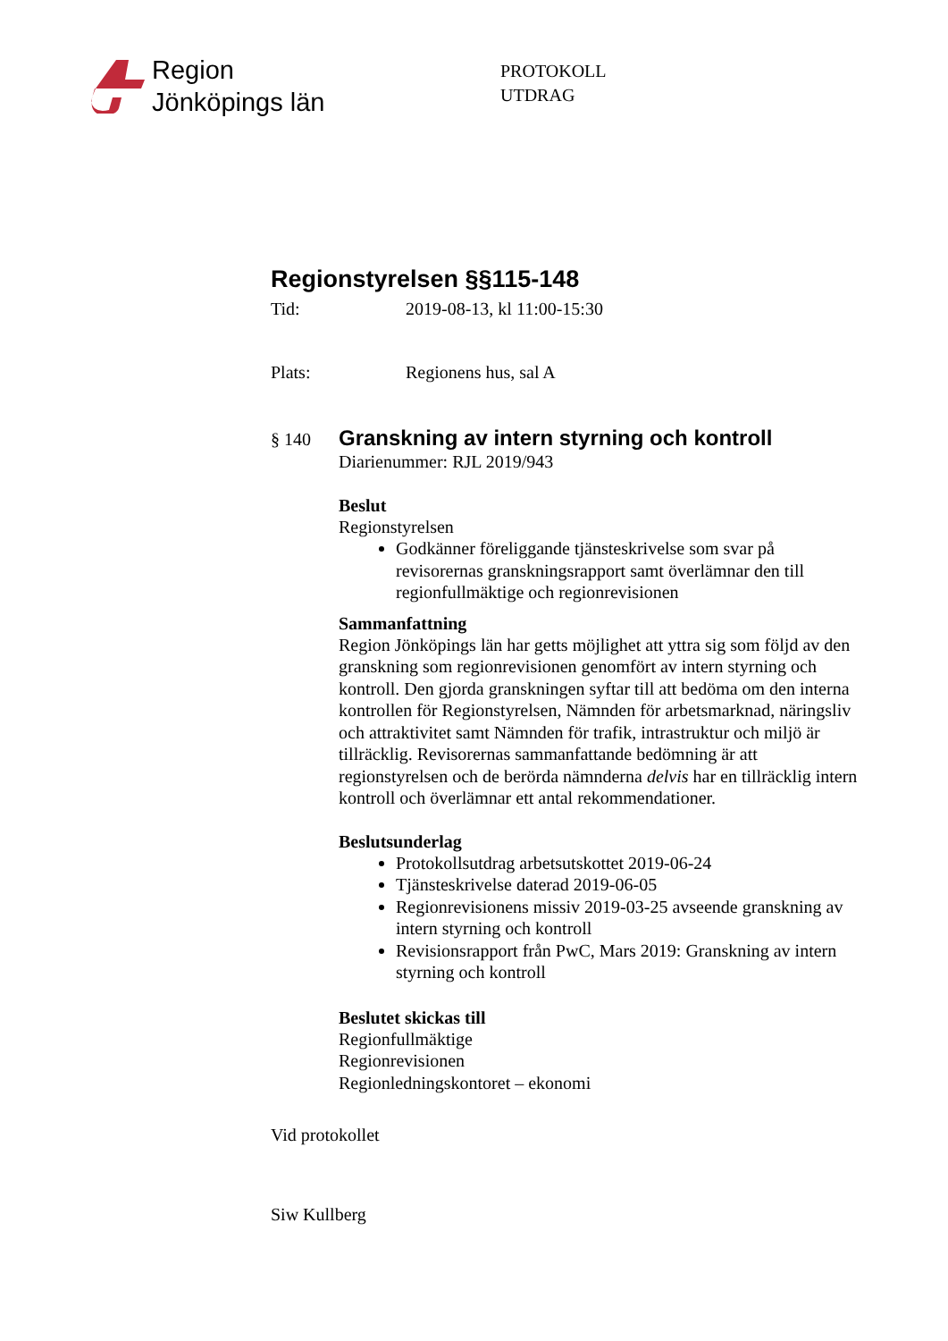Region
Jönköpings län
PROTOKOLL
UTDRAG
Regionstyrelsen §§115-148
Tid: 2019-08-13, kl 11:00-15:30
Plats: Regionens hus, sal A
§ 140
Granskning av intern styrning och kontroll
Diarienummer: RJL 2019/943
Beslut
Regionstyrelsen
Godkänner föreliggande tjänsteskrivelse som svar på revisorernas granskningsrapport samt överlämnar den till regionfullmäktige och regionrevisionen
Sammanfattning
Region Jönköpings län har getts möjlighet att yttra sig som följd av den granskning som regionrevisionen genomfört av intern styrning och kontroll. Den gjorda granskningen syftar till att bedöma om den interna kontrollen för Regionstyrelsen, Nämnden för arbetsmarknad, näringsliv och attraktivitet samt Nämnden för trafik, intrastruktur och miljö är tillräcklig. Revisorernas sammanfattande bedömning är att regionstyrelsen och de berörda nämnderna delvis har en tillräcklig intern kontroll och överlämnar ett antal rekommendationer.
Beslutsunderlag
Protokollsutdrag arbetsutskottet 2019-06-24
Tjänsteskrivelse daterad 2019-06-05
Regionrevisionens missiv 2019-03-25 avseende granskning av intern styrning och kontroll
Revisionsrapport från PwC, Mars 2019: Granskning av intern styrning och kontroll
Beslutet skickas till
Regionfullmäktige
Regionrevisionen
Regionledningskontoret – ekonomi
Vid protokollet
Siw Kullberg